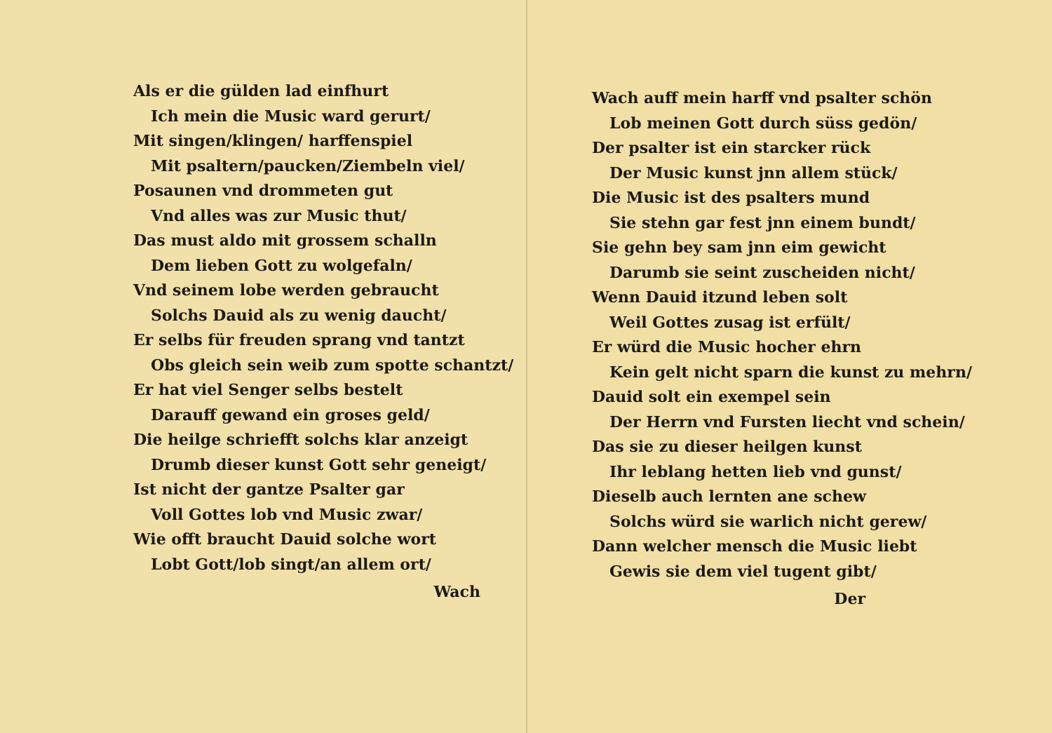Als er die gülden lad einfhurt
Ich mein die Music ward gerurt/
Mit singen/klingen/ harffenspiel
Mit psaltern/paucken/Ziembeln viel/
Posaunen vnd drommeten gut
Vnd alles was zur Music thut/
Das must aldo mit grossem schalln
Dem lieben Gott zu wolgefaln/
Vnd seinem lobe werden gebraucht
Solchs Dauid als zu wenig daucht/
Er selbs für freuden sprang vnd tantzt
Obs gleich sein weib zum spotte schantzt/
Er hat viel Senger selbs bestelt
Darauff gewand ein groses geld/
Die heilge schriefft solchs klar anzeigt
Drumb dieser kunst Gott sehr geneigt/
Ist nicht der gantze Psalter gar
Voll Gottes lob vnd Music zwar/
Wie offt braucht Dauid solche wort
Lobt Gott/lob singt/an allem ort/
Wach
Wach auff mein harff vnd psalter schön
Lob meinen Gott durch süss gedön/
Der psalter ist ein starcker rück
Der Music kunst jnn allem stück/
Die Music ist des psalters mund
Sie stehn gar fest jnn einem bundt/
Sie gehn bey sam jnn eim gewicht
Darumb sie seint zuscheiden nicht/
Wenn Dauid itzund leben solt
Weil Gottes zusag ist erfült/
Er würd die Music hocher ehrn
Kein gelt nicht sparn die kunst zu mehrn/
Dauid solt ein exempel sein
Der Herrn vnd Fursten liecht vnd schein/
Das sie zu dieser heilgen kunst
Ihr leblang hetten lieb vnd gunst/
Dieselb auch lernten ane schew
Solchs würd sie warlich nicht gerew/
Dann welcher mensch die Music liebt
Gewis sie dem viel tugent gibt/
Der